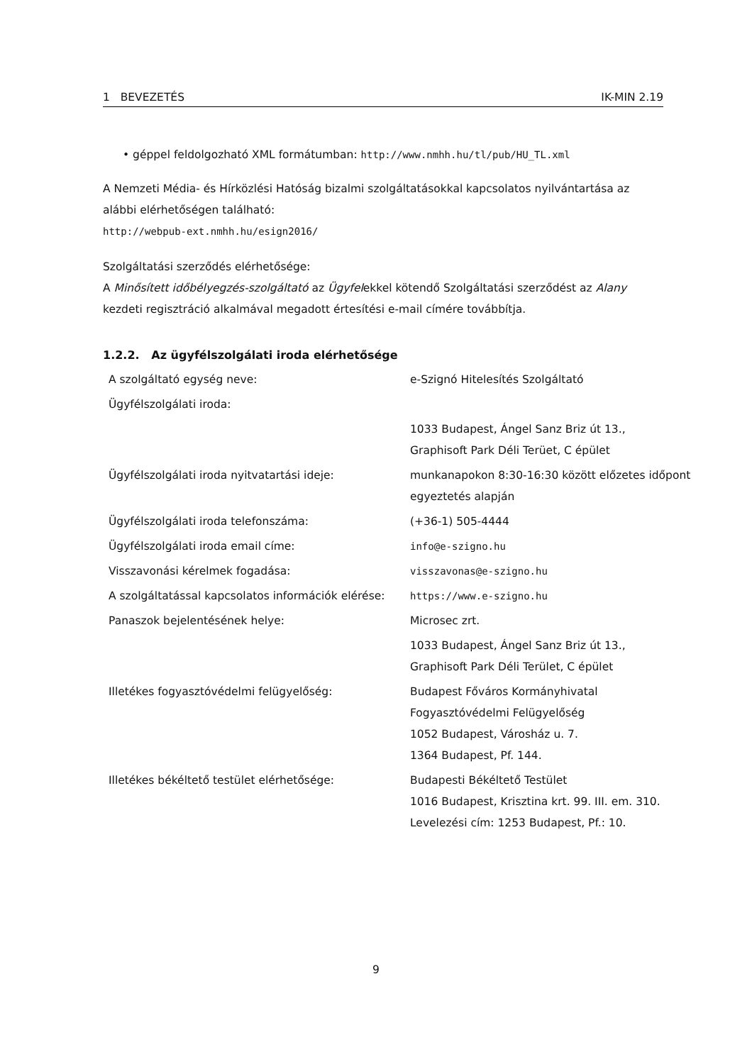1 BEVEZETÉS IK-MIN 2.19
• géppel feldolgozható XML formátumban: http://www.nmhh.hu/tl/pub/HU_TL.xml
A Nemzeti Média- és Hírközlési Hatóság bizalmi szolgáltatásokkal kapcsolatos nyilvántartása az alábbi elérhetőségen található:
http://webpub-ext.nmhh.hu/esign2016/
Szolgáltatási szerződés elérhetősége:
A Minősített időbélyegzés-szolgáltató az Ügyfelekkel kötendő Szolgáltatási szerződést az Alany kezdeti regisztráció alkalmával megadott értesítési e-mail címére továbbítja.
1.2.2. Az ügyfélszolgálati iroda elérhetősége
| A szolgáltató egység neve: | e-Szignó Hitelesítés Szolgáltató |
| Ügyfélszolgálati iroda: | |
| | 1033 Budapest, Ángel Sanz Briz út 13., Graphisoft Park Déli Terüet, C épület |
| Ügyfélszolgálati iroda nyitvatartási ideje: | munkanapokon 8:30-16:30 között előzetes időpont egyeztetés alapján |
| Ügyfélszolgálati iroda telefonszáma: | (+36-1) 505-4444 |
| Ügyfélszolgálati iroda email címe: | info@e-szigno.hu |
| Visszavonási kérelmek fogadása: | visszavonas@e-szigno.hu |
| A szolgáltatással kapcsolatos információk elérése: | https://www.e-szigno.hu |
| Panaszok bejelentésének helye: | Microsec zrt. |
| | 1033 Budapest, Ángel Sanz Briz út 13., Graphisoft Park Déli Terület, C épület |
| Illetékes fogyasztóvédelmi felügyelőség: | Budapest Főváros Kormányhivatal Fogyasztóvédelmi Felügyelőség 1052 Budapest, Városház u. 7. 1364 Budapest, Pf. 144. |
| Illetékes békéltető testület elérhetősége: | Budapesti Békéltető Testület 1016 Budapest, Krisztina krt. 99. III. em. 310. Levelezési cím: 1253 Budapest, Pf.: 10. |
9